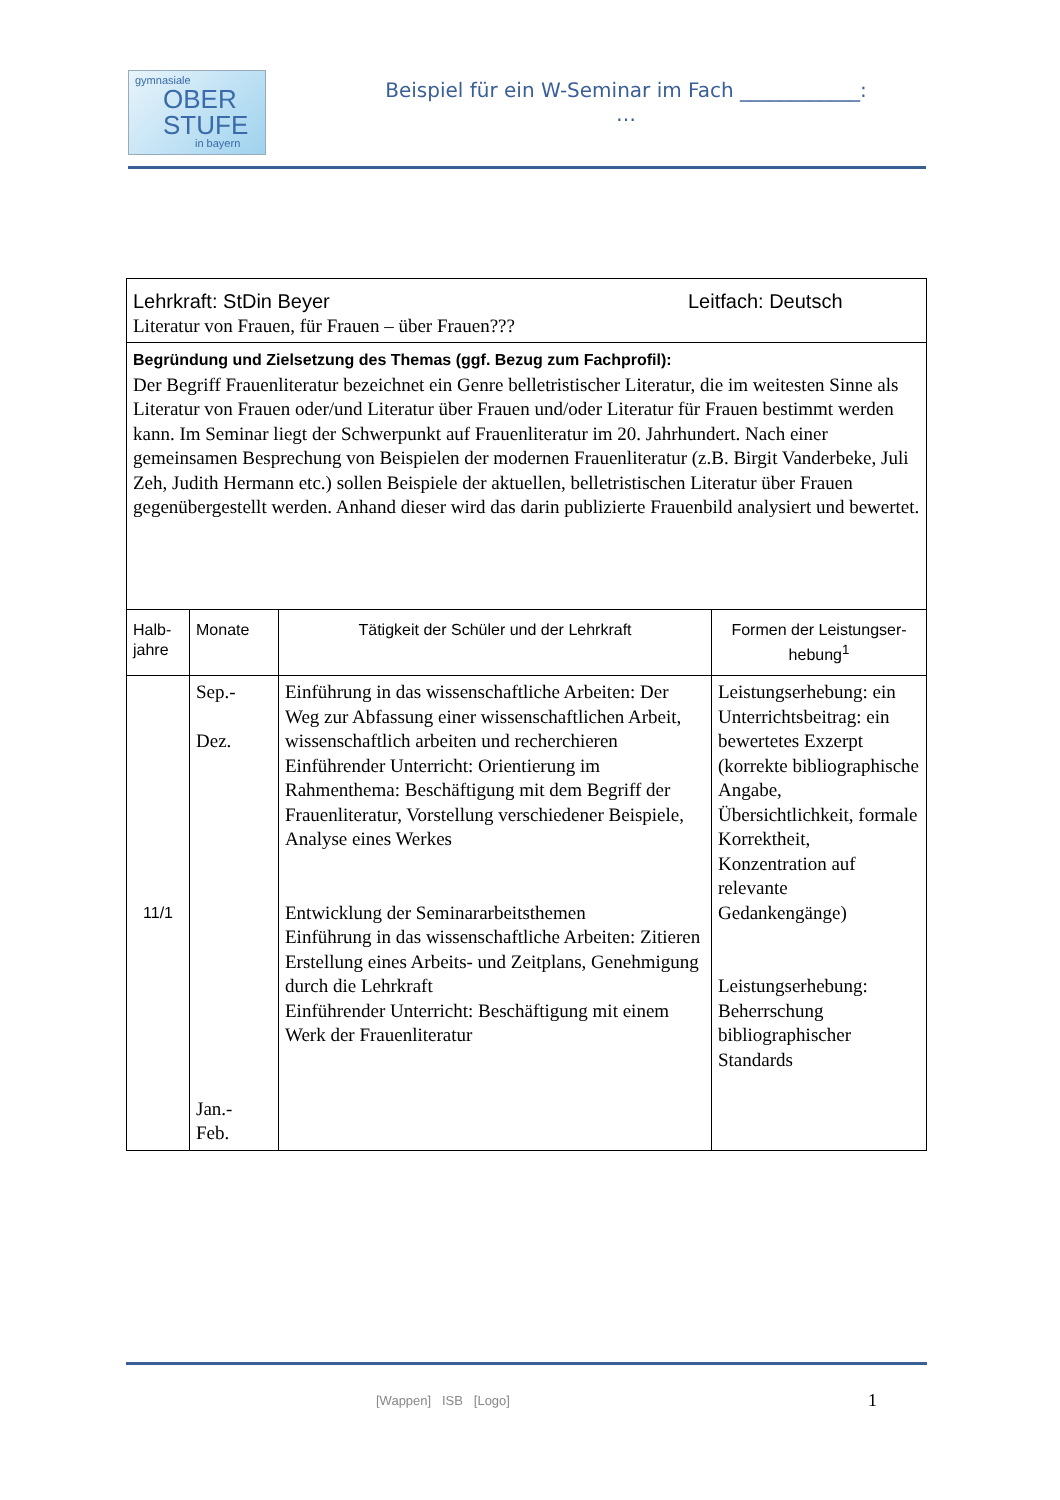gymnasiale
OBER
STUFE
in bayern
Beispiel für ein W-Seminar im Fach ____________:
…
| Lehrkraft: StDin Beyer Leitfach: Deutsch Literatur von Frauen, für Frauen – über Frauen??? | | | |
| Begründung und Zielsetzung des Themas (ggf. Bezug zum Fachprofil): Der Begriff Frauenliteratur bezeichnet ein Genre belletristischer Literatur, die im weitesten Sinne als Literatur von Frauen oder/und Literatur über Frauen und/oder Literatur für Frauen bestimmt werden kann. Im Seminar liegt der Schwerpunkt auf Frauenliteratur im 20. Jahrhundert. Nach einer gemeinsamen Besprechung von Beispielen der modernen Frauenliteratur (z.B. Birgit Vanderbeke, Juli Zeh, Judith Hermann etc.) sollen Beispiele der aktuellen, belletristischen Literatur über Frauen gegenübergestellt werden. Anhand dieser wird das darin publizierte Frauenbild analysiert und bewertet. | | | |
| Halb- jahre | Monate | Tätigkeit der Schüler und der Lehrkraft | Formen der Leistungser- hebung<sup>1</sup> |
| 11/1 | Sep.- Dez. Jan.- Feb. | Einführung in das wissenschaftliche Arbeiten: Der Weg zur Abfassung einer wissenschaftlichen Arbeit, wissenschaftlich arbeiten und recherchieren Einführender Unterricht: Orientierung im Rahmenthema: Beschäftigung mit dem Begriff der Frauenliteratur, Vorstellung verschiedener Beispiele, Analyse eines Werkes Entwicklung der Seminararbeitsthemen Einführung in das wissenschaftliche Arbeiten: Zitieren Erstellung eines Arbeits- und Zeitplans, Genehmigung durch die Lehrkraft Einführender Unterricht: Beschäftigung mit einem Werk der Frauenliteratur | Leistungserhebung: ein Unterrichtsbeitrag: ein bewertetes Exzerpt (korrekte bibliographische Angabe, Übersichtlichkeit, formale Korrektheit, Konzentration auf relevante Gedankengänge) Leistungserhebung: Beherrschung bibliographischer Standards |
[Wappen] ISB [Logo] 1